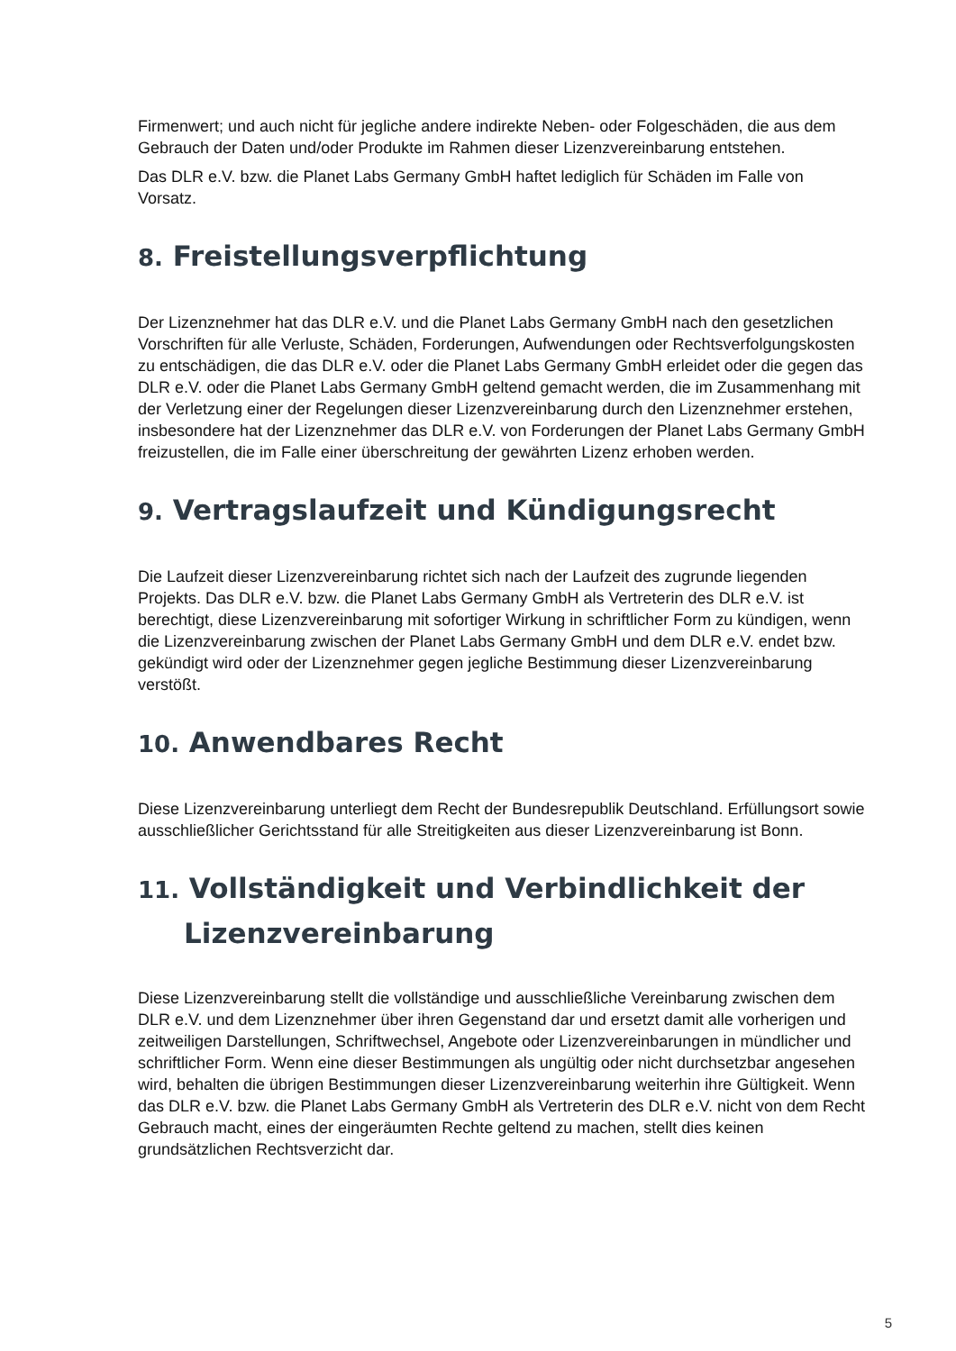Firmenwert; und auch nicht für jegliche andere indirekte Neben- oder Folgeschäden, die aus dem Gebrauch der Daten und/oder Produkte im Rahmen dieser Lizenzvereinbarung entstehen.
Das DLR e.V. bzw. die Planet Labs Germany GmbH haftet lediglich für Schäden im Falle von Vorsatz.
8. Freistellungsverpflichtung
Der Lizenznehmer hat das DLR e.V. und die Planet Labs Germany GmbH nach den gesetzlichen Vorschriften für alle Verluste, Schäden, Forderungen, Aufwendungen oder Rechtsverfolgungskosten zu entschädigen, die das DLR e.V. oder die Planet Labs Germany GmbH erleidet oder die gegen das DLR e.V. oder die Planet Labs Germany GmbH geltend gemacht werden, die im Zusammenhang mit der Verletzung einer der Regelungen dieser Lizenzvereinbarung durch den Lizenznehmer erstehen, insbesondere hat der Lizenznehmer das DLR e.V. von Forderungen der Planet Labs Germany GmbH freizustellen, die im Falle einer überschreitung der gewährten Lizenz erhoben werden.
9. Vertragslaufzeit und Kündigungsrecht
Die Laufzeit dieser Lizenzvereinbarung richtet sich nach der Laufzeit des zugrunde liegenden Projekts. Das DLR e.V. bzw. die Planet Labs Germany GmbH als Vertreterin des DLR e.V. ist berechtigt, diese Lizenzvereinbarung mit sofortiger Wirkung in schriftlicher Form zu kündigen, wenn die Lizenzvereinbarung zwischen der Planet Labs Germany GmbH und dem DLR e.V. endet bzw. gekündigt wird oder der Lizenznehmer gegen jegliche Bestimmung dieser Lizenzvereinbarung verstößt.
10. Anwendbares Recht
Diese Lizenzvereinbarung unterliegt dem Recht der Bundesrepublik Deutschland. Erfüllungsort sowie ausschließlicher Gerichtsstand für alle Streitigkeiten aus dieser Lizenzvereinbarung ist Bonn.
11. Vollständigkeit und Verbindlichkeit der Lizenzvereinbarung
Diese Lizenzvereinbarung stellt die vollständige und ausschließliche Vereinbarung zwischen dem DLR e.V. und dem Lizenznehmer über ihren Gegenstand dar und ersetzt damit alle vorherigen und zeitweiligen Darstellungen, Schriftwechsel, Angebote oder Lizenzvereinbarungen in mündlicher und schriftlicher Form. Wenn eine dieser Bestimmungen als ungültig oder nicht durchsetzbar angesehen wird, behalten die übrigen Bestimmungen dieser Lizenzvereinbarung weiterhin ihre Gültigkeit. Wenn das DLR e.V. bzw. die Planet Labs Germany GmbH als Vertreterin des DLR e.V. nicht von dem Recht Gebrauch macht, eines der eingeräumten Rechte geltend zu machen, stellt dies keinen grundsätzlichen Rechtsverzicht dar.
5